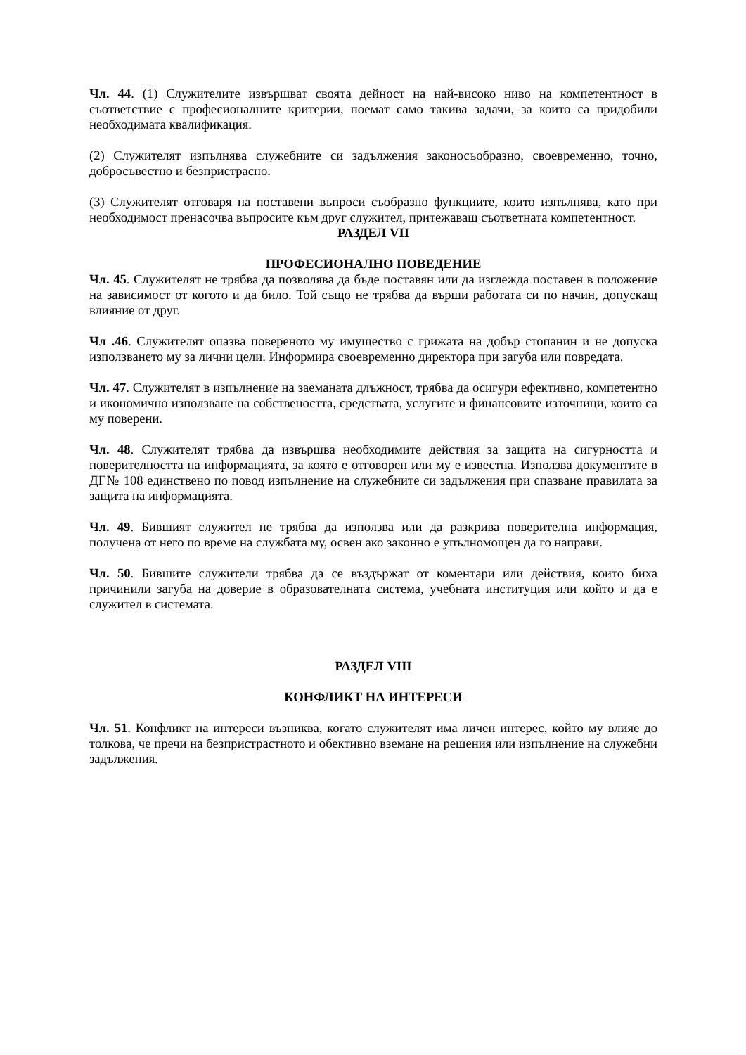Чл. 44. (1) Служителите извършват своята дейност на най-високо ниво на компетентност в съответствие с професионалните критерии, поемат само такива задачи, за които са придобили необходимата квалификация.
(2) Служителят изпълнява служебните си задължения законосъобразно, своевременно, точно, добросъвестно и безпристрасно.
(3) Служителят отговаря на поставени въпроси съобразно функциите, които изпълнява, като при необходимост пренасочва въпросите към друг служител, притежаващ съответната компетентност.
РАЗДЕЛ VII
ПРОФЕСИОНАЛНО ПОВЕДЕНИЕ
Чл. 45. Служителят не трябва да позволява да бъде поставян или да изглежда поставен в положение на зависимост от когото и да било. Той също не трябва да върши работата си по начин, допускащ влияние от друг.
Чл .46. Служителят опазва повереното му имущество с грижата на добър стопанин и не допуска използването му за лични цели. Информира своевременно директора при загуба или повредата.
Чл. 47. Служителят в изпълнение на заеманата длъжност, трябва да осигури ефективно, компетентно и икономично използване на собствеността, средствата, услугите и финансовите източници, които са му поверени.
Чл. 48. Служителят трябва да извършва необходимите действия за защита на сигурността и поверителността на информацията, за която е отговорен или му е известна. Използва документите в ДГ№ 108 единствено по повод изпълнение на служебните си задължения при спазване правилата за защита на информацията.
Чл. 49. Бившият служител не трябва да използва или да разкрива поверителна информация, получена от него по време на службата му, освен ако законно е упълномощен да го направи.
Чл. 50. Бившите служители трябва да се въздържат от коментари или действия, които биха причинили загуба на доверие в образователната система, учебната институция или който и да е служител в системата.
РАЗДЕЛ VIII
КОНФЛИКТ НА ИНТЕРЕСИ
Чл. 51. Конфликт на интереси възниква, когато служителят има личен интерес, който му влияе до толкова, че пречи на безпристрастното и обективно вземане на решения или изпълнение на служебни задължения.